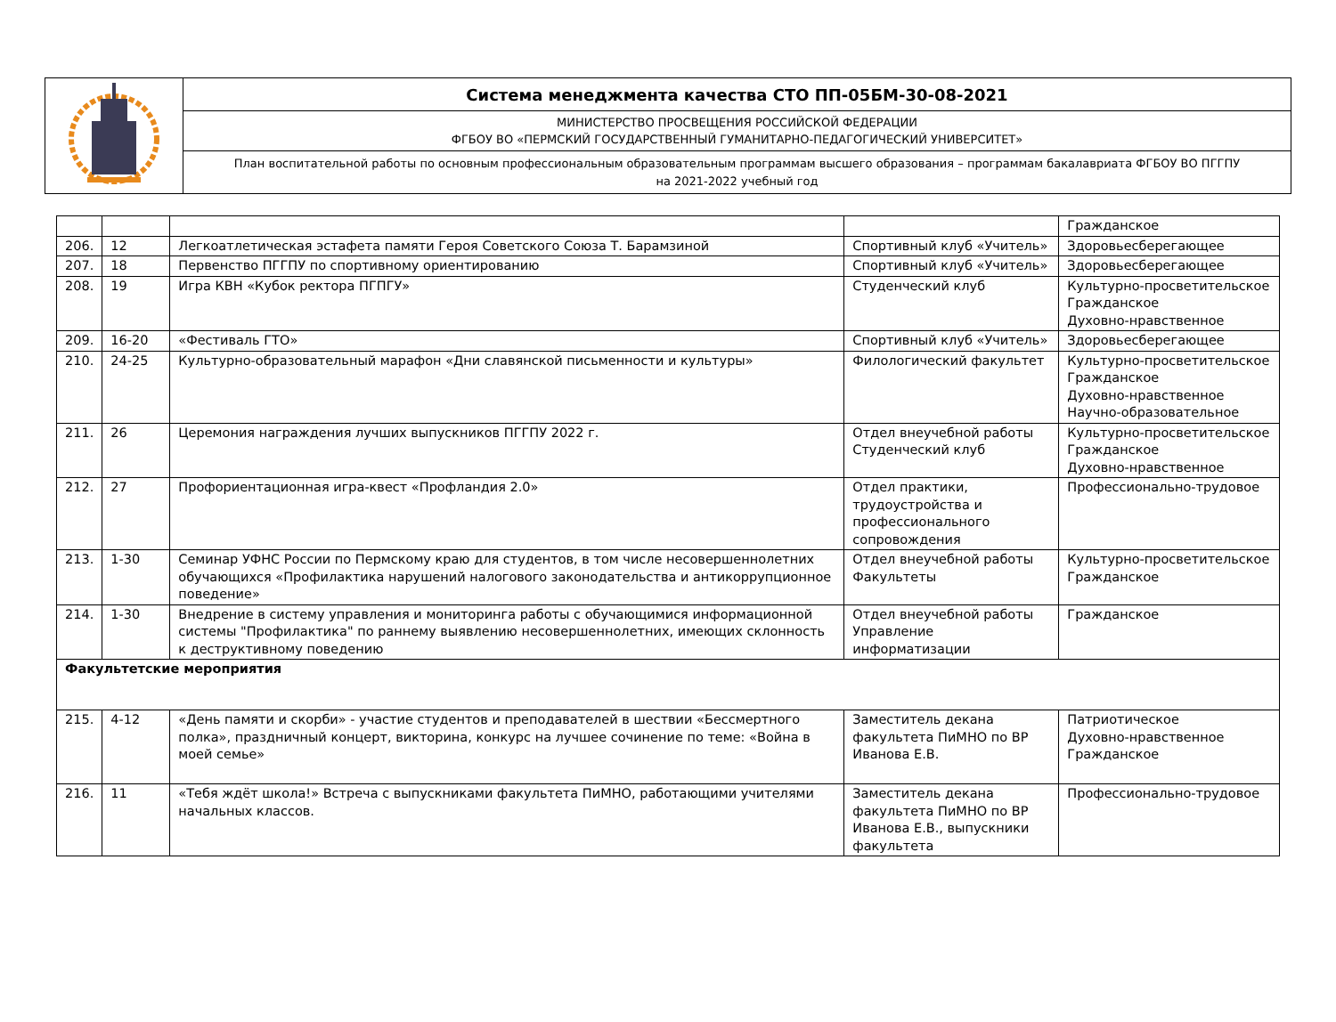| | Система менеджмента качества СТО ПП-05БМ-30-08-2021 |
| | МИНИСТЕРСТВО ПРОСВЕЩЕНИЯ РОССИЙСКОЙ ФЕДЕРАЦИИ ФГБОУ ВО «ПЕРМСКИЙ ГОСУДАРСТВЕННЫЙ ГУМАНИТАРНО-ПЕДАГОГИЧЕСКИЙ УНИВЕРСИТЕТ» |
| | План воспитательной работы по основным профессиональным образовательным программам высшего образования – программам бакалавриата ФГБОУ ВО ПГГПУ на 2021-2022 учебный год |
| | | | | Гражданское |
| 206. | 12 | Легкоатлетическая эстафета памяти Героя Советского Союза Т. Барамзиной | Спортивный клуб «Учитель» | Здоровьесберегающее |
| 207. | 18 | Первенство ПГГПУ по спортивному ориентированию | Спортивный клуб «Учитель» | Здоровьесберегающее |
| 208. | 19 | Игра КВН «Кубок ректора ПГПГУ» | Студенческий клуб | Культурно-просветительское Гражданское Духовно-нравственное |
| 209. | 16-20 | «Фестиваль ГТО» | Спортивный клуб «Учитель» | Здоровьесберегающее |
| 210. | 24-25 | Культурно-образовательный марафон «Дни славянской письменности и культуры» | Филологический факультет | Культурно-просветительское Гражданское Духовно-нравственное Научно-образовательное |
| 211. | 26 | Церемония награждения лучших выпускников ПГГПУ 2022 г. | Отдел внеучебной работы Студенческий клуб | Культурно-просветительское Гражданское Духовно-нравственное |
| 212. | 27 | Профориентационная игра-квест «Профландия 2.0» | Отдел практики, трудоустройства и профессионального сопровождения | Профессионально-трудовое |
| 213. | 1-30 | Семинар УФНС России по Пермскому краю для студентов, в том числе несовершеннолетних обучающихся «Профилактика нарушений налогового законодательства и антикоррупционное поведение» | Отдел внеучебной работы Факультеты | Культурно-просветительское Гражданское |
| 214. | 1-30 | Внедрение в систему управления и мониторинга работы с обучающимися информационной системы "Профилактика" по раннему выявлению несовершеннолетних, имеющих склонность к деструктивному поведению | Отдел внеучебной работы Управление информатизации | Гражданское |
| Факультетские мероприятия | | | | |
| 215. | 4-12 | «День памяти и скорби» - участие студентов и преподавателей в шествии «Бессмертного полка», праздничный концерт, викторина, конкурс на лучшее сочинение по теме: «Война в моей семье» | Заместитель декана факультета ПиМНО по ВР Иванова Е.В. | Патриотическое Духовно-нравственное Гражданское |
| 216. | 11 | «Тебя ждёт школа!» Встреча с выпускниками факультета ПиМНО, работающими учителями начальных классов. | Заместитель декана факультета ПиМНО по ВР Иванова Е.В., выпускники факультета | Профессионально-трудовое |